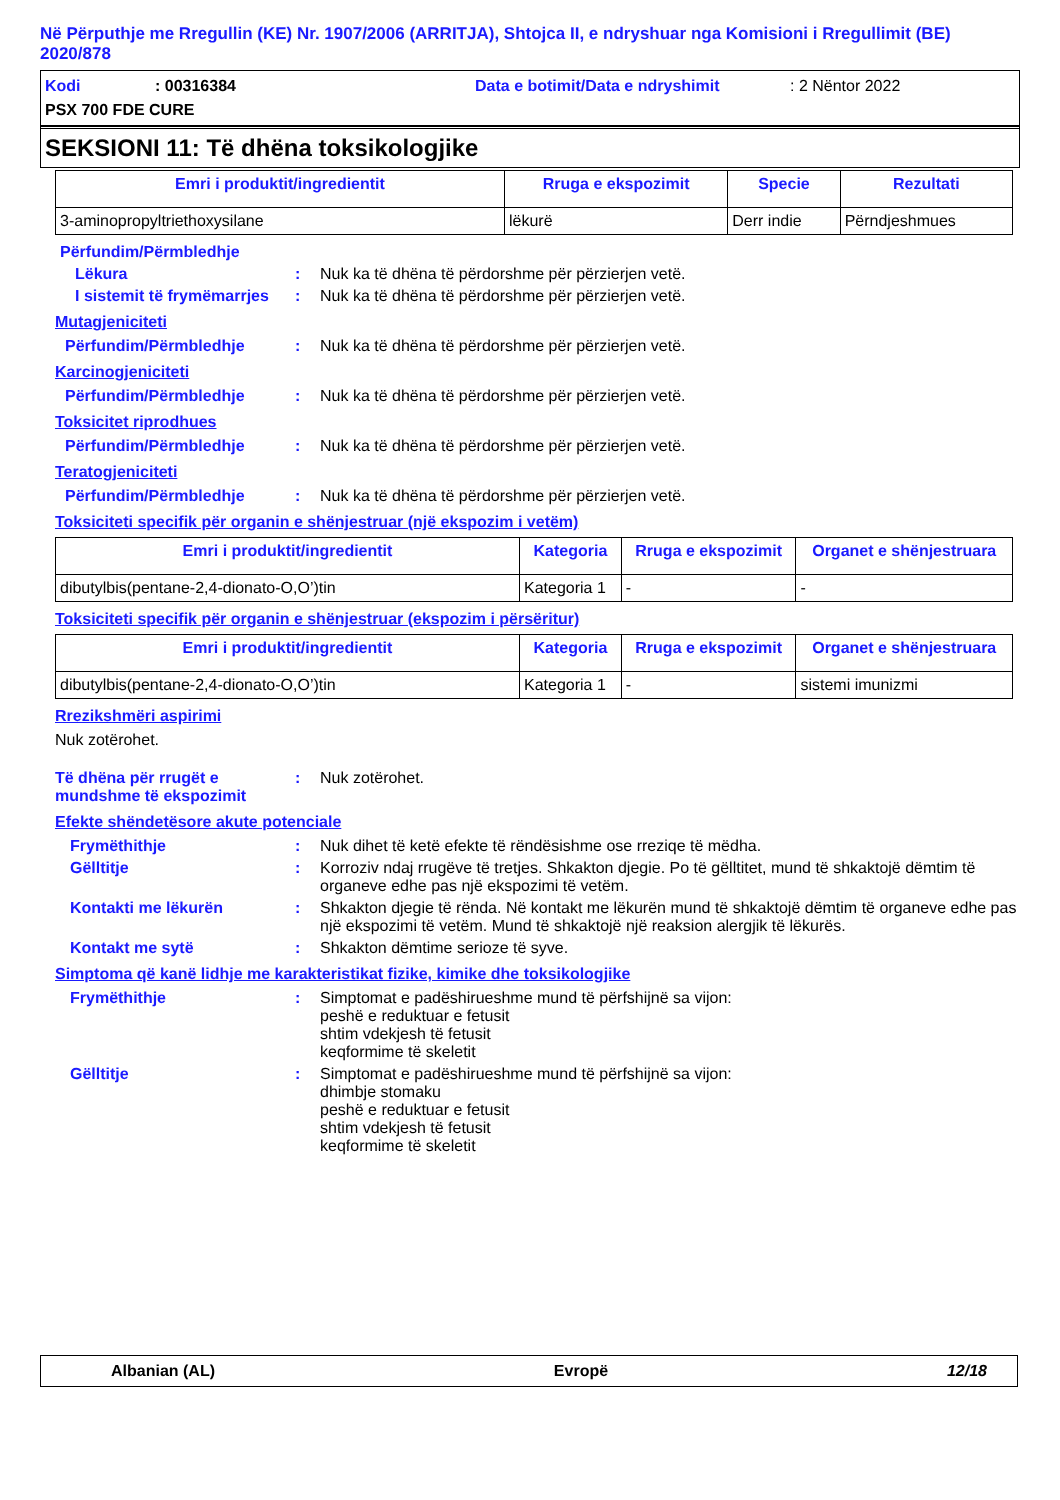Në Përputhje me Rregullin (KE) Nr. 1907/2006 (ARRITJA), Shtojca II, e ndryshuar nga Komisioni i Rregullimit (BE) 2020/878
Kodi: 00316384 Data e botimit/Data e ndryshimit: 2 Nëntor 2022
PSX 700 FDE CURE
SEKSIONI 11: Të dhëna toksikologjike
| Emri i produktit/ingredientit | Rruga e ekspozimit | Specie | Rezultati |
| --- | --- | --- | --- |
| 3-aminopropyltriethoxysilane | lëkurë | Derr indie | Përndjeshmues |
Përfundim/Përmbledhje
Lëkura: Nuk ka të dhëna të përdorshme për përzierjen vetë.
I sistemit të frymëmarrjes: Nuk ka të dhëna të përdorshme për përzierjen vetë.
Mutagjeniciteti
Përfundim/Përmbledhje: Nuk ka të dhëna të përdorshme për përzierjen vetë.
Karcinogjeniciteti
Përfundim/Përmbledhje: Nuk ka të dhëna të përdorshme për përzierjen vetë.
Toksicitet riprodhues
Përfundim/Përmbledhje: Nuk ka të dhëna të përdorshme për përzierjen vetë.
Teratogjeniciteti
Përfundim/Përmbledhje: Nuk ka të dhëna të përdorshme për përzierjen vetë.
Toksiciteti specifik për organin e shënjestruar (një ekspozim i vetëm)
| Emri i produktit/ingredientit | Kategoria | Rruga e ekspozimit | Organet e shënjestruara |
| --- | --- | --- | --- |
| dibutylbis(pentane-2,4-dionato-O,O’)tin | Kategoria 1 | - | - |
Toksiciteti specifik për organin e shënjestruar (ekspozim i përsëritur)
| Emri i produktit/ingredientit | Kategoria | Rruga e ekspozimit | Organet e shënjestruara |
| --- | --- | --- | --- |
| dibutylbis(pentane-2,4-dionato-O,O’)tin | Kategoria 1 | - | sistemi imunizmi |
Rrezikshmëri aspirimi
Nuk zotërohet.
Të dhëna për rrugët e mundshme të ekspozimit: Nuk zotërohet.
Efekte shëndetësore akute potenciale
Frymëthithje: Nuk dihet të ketë efekte të rëndësishme ose rreziqe të mëdha.
Gëlltitje: Korroziv ndaj rrugëve të tretjes. Shkakton djegie. Po të gëlltitet, mund të shkaktojë dëmtim të organeve edhe pas një ekspozimi të vetëm.
Kontakti me lëkurën: Shkakton djegie të rënda. Në kontakt me lëkurën mund të shkaktojë dëmtim të organeve edhe pas një ekspozimi të vetëm. Mund të shkaktojë një reaksion alergjik të lëkurës.
Kontakt me sytë: Shkakton dëmtime serioze të syve.
Simptoma që kanë lidhje me karakteristikat fizike, kimike dhe toksikologjike
Frymëthithje: Simptomat e padëshirueshme mund të përfshijnë sa vijon:
peshë e reduktuar e fetusit
shtim vdekjesh të fetusit
keqformime të skeletit
Gëlltitje: Simptomat e padëshirueshme mund të përfshijnë sa vijon:
dhimbje stomaku
peshë e reduktuar e fetusit
shtim vdekjesh të fetusit
keqformime të skeletit
Albanian (AL) Evropë 12/18